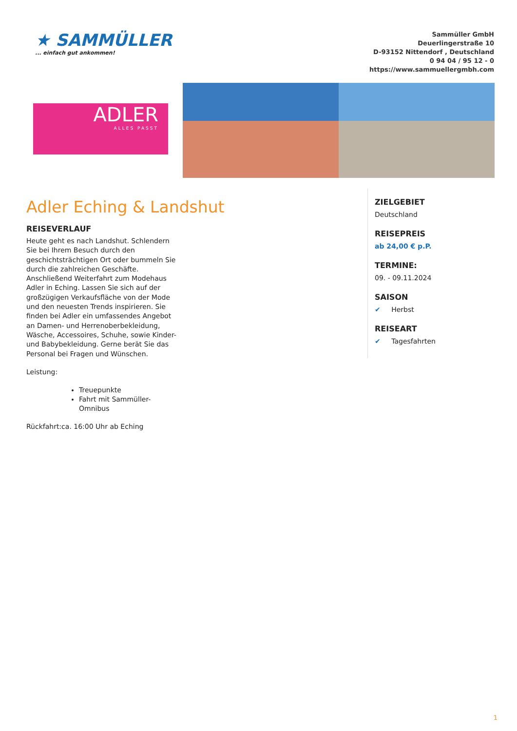★ SAMMÜLLER... einfach gut ankommen!
Sammüller GmbH
Deuerlingerstraße 10
D-93152 Nittendorf , Deutschland
0 94 04 / 95 12 - 0
https://www.sammuellergmbh.com
ADLER
ALLES PASST
Adler Eching & Landshut
REISEVERLAUF
Heute geht es nach Landshut. Schlendern Sie bei Ihrem Besuch durch den geschichtsträchtigen Ort oder bummeln Sie durch die zahlreichen Geschäfte. Anschließend Weiterfahrt zum Modehaus Adler in Eching. Lassen Sie sich auf der großzügigen Verkaufsfläche von der Mode und den neuesten Trends inspirieren. Sie finden bei Adler ein umfassendes Angebot an Damen- und Herrenoberbekleidung, Wäsche, Accessoires, Schuhe, sowie Kinder- und Babybekleidung. Gerne berät Sie das Personal bei Fragen und Wünschen.
Leistung:
Treuepunkte
Fahrt mit Sammüller-Omnibus
Rückfahrt:ca. 16:00 Uhr ab Eching
ZIELGEBIET
Deutschland
REISEPREIS
ab 24,00 € p.P.
TERMINE:
09. - 09.11.2024
SAISON
✔ Herbst
REISEART
✔ Tagesfahrten
1